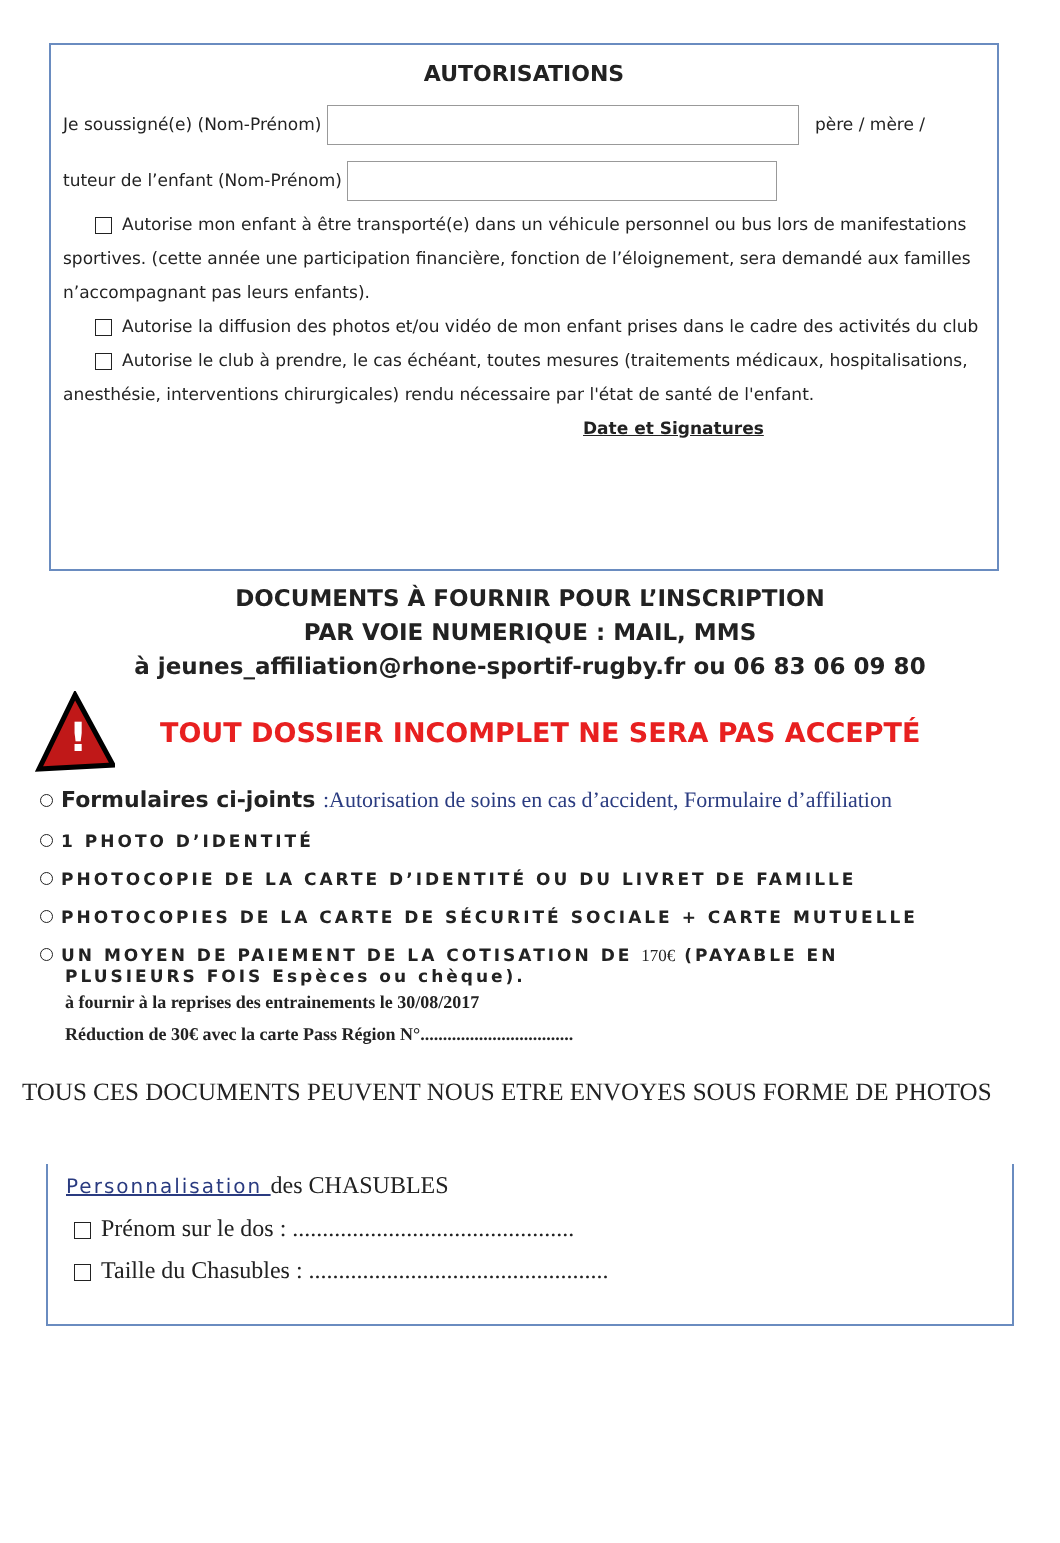AUTORISATIONS
Je soussigné(e) (Nom-Prénom) père / mère /
tuteur de l’enfant (Nom-Prénom)
Autorise mon enfant à être transporté(e) dans un véhicule personnel ou bus lors de manifestations sportives. (cette année une participation financière, fonction de l’éloignement, sera demandé aux familles n’accompagnant pas leurs enfants).
Autorise la diffusion des photos et/ou vidéo de mon enfant prises dans le cadre des activités du club
Autorise le club à prendre, le cas échéant, toutes mesures (traitements médicaux, hospitalisations, anesthésie, interventions chirurgicales) rendu nécessaire par l'état de santé de l'enfant. Date et Signatures
DOCUMENTS À FOURNIR POUR L’INSCRIPTION
PAR VOIE NUMERIQUE : MAIL, MMS
à jeunes_affiliation@rhone-sportif-rugby.fr ou 06 83 06 09 80
!
TOUT DOSSIER INCOMPLET NE SERA PAS ACCEPTÉ
Formulaires ci-joints :Autorisation de soins en cas d’accident, Formulaire d’affiliation
1 PHOTO D’IDENTITÉ
PHOTOCOPIE DE LA CARTE D’IDENTITÉ OU DU LIVRET DE FAMILLE
PHOTOCOPIES DE LA CARTE DE SÉCURITÉ SOCIALE + CARTE MUTUELLE
UN MOYEN DE PAIEMENT DE LA COTISATION DE 170€ (PAYABLE EN
PLUSIEURS FOIS Espèces ou chèque).
à fournir à la reprises des entrainements le 30/08/2017
Réduction de 30€ avec la carte Pass Région N°..................................
TOUS CES DOCUMENTS PEUVENT NOUS ETRE ENVOYES SOUS FORME DE PHOTOS
Personnalisation des CHASUBLES
Prénom sur le dos : ...............................................
Taille du Chasubles : ..................................................